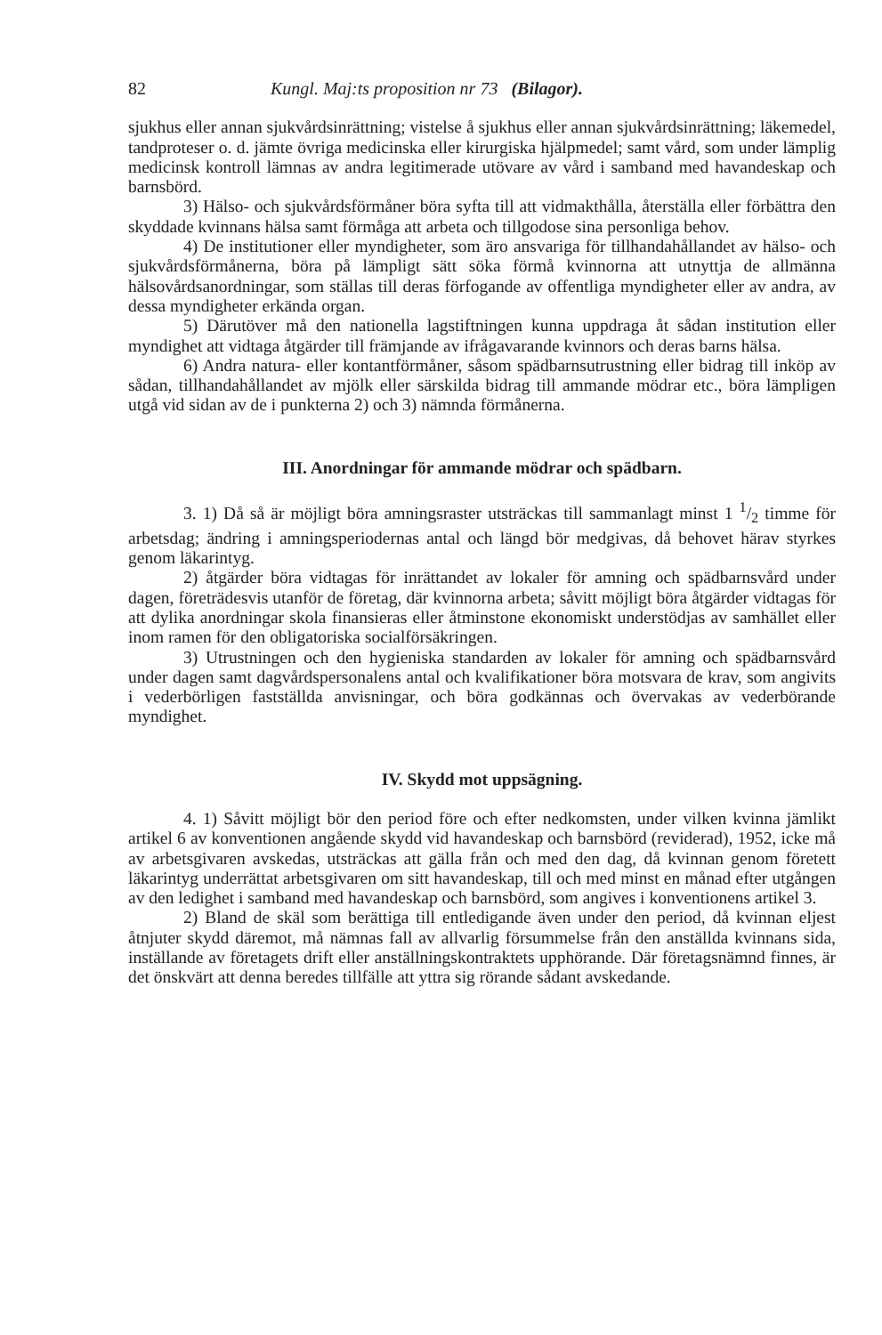82 Kungl. Maj:ts proposition nr 73 (Bilagor).
sjukhus eller annan sjukvårdsinrättning; vistelse å sjukhus eller annan sjukvårdsinrättning; läkemedel, tandproteser o. d. jämte övriga medicinska eller kirurgiska hjälpmedel; samt vård, som under lämplig medicinsk kontroll lämnas av andra legitimerade utövare av vård i samband med havandeskap och barnsbörd.
3) Hälso- och sjukvårdsförmåner böra syfta till att vidmakthålla, återställa eller förbättra den skyddade kvinnans hälsa samt förmåga att arbeta och tillgodose sina personliga behov.
4) De institutioner eller myndigheter, som äro ansvariga för tillhandahållandet av hälso- och sjukvårdsförmånerna, böra på lämpligt sätt söka förmå kvinnorna att utnyttja de allmänna hälsovårdsanordningar, som ställas till deras förfogande av offentliga myndigheter eller av andra, av dessa myndigheter erkända organ.
5) Därutöver må den nationella lagstiftningen kunna uppdraga åt sådan institution eller myndighet att vidtaga åtgärder till främjande av ifrågavarande kvinnors och deras barns hälsa.
6) Andra natura- eller kontantförmåner, såsom spädbarnsutrustning eller bidrag till inköp av sådan, tillhandahållandet av mjölk eller särskilda bidrag till ammande mödrar etc., böra lämpligen utgå vid sidan av de i punkterna 2) och 3) nämnda förmånerna.
III. Anordningar för ammande mödrar och spädbarn.
3. 1) Då så är möjligt böra amningsraster utsträckas till sammanlagt minst 1 1/2 timme för arbetsdag; ändring i amningsperiodernas antal och längd bör medgivas, då behovet härav styrkes genom läkarintyg.
2) åtgärder böra vidtagas för inrättandet av lokaler för amning och spädbarnsvård under dagen, företrädesvis utanför de företag, där kvinnorna arbeta; såvitt möjligt böra åtgärder vidtagas för att dylika anordningar skola finansieras eller åtminstone ekonomiskt understödjas av samhället eller inom ramen för den obligatoriska socialförsäkringen.
3) Utrustningen och den hygieniska standarden av lokaler för amning och spädbarnsvård under dagen samt dagvårdspersonalens antal och kvalifikationer böra motsvara de krav, som angivits i vederbörligen fastställda anvisningar, och böra godkännas och övervakas av vederbörande myndighet.
IV. Skydd mot uppsägning.
4. 1) Såvitt möjligt bör den period före och efter nedkomsten, under vilken kvinna jämlikt artikel 6 av konventionen angående skydd vid havandeskap och barnsbörd (reviderad), 1952, icke må av arbetsgivaren avskedas, utsträckas att gälla från och med den dag, då kvinnan genom företett läkarintyg underrättat arbetsgivaren om sitt havandeskap, till och med minst en månad efter utgången av den ledighet i samband med havandeskap och barnsbörd, som angives i konventionens artikel 3.
2) Bland de skäl som berättiga till entledigande även under den period, då kvinnan eljest åtnjuter skydd däremot, må nämnas fall av allvarlig försummelse från den anställda kvinnans sida, inställande av företagets drift eller anställningskontraktets upphörande. Där företagsnämnd finnes, är det önskvärt att denna beredes tillfälle att yttra sig rörande sådant avskedande.